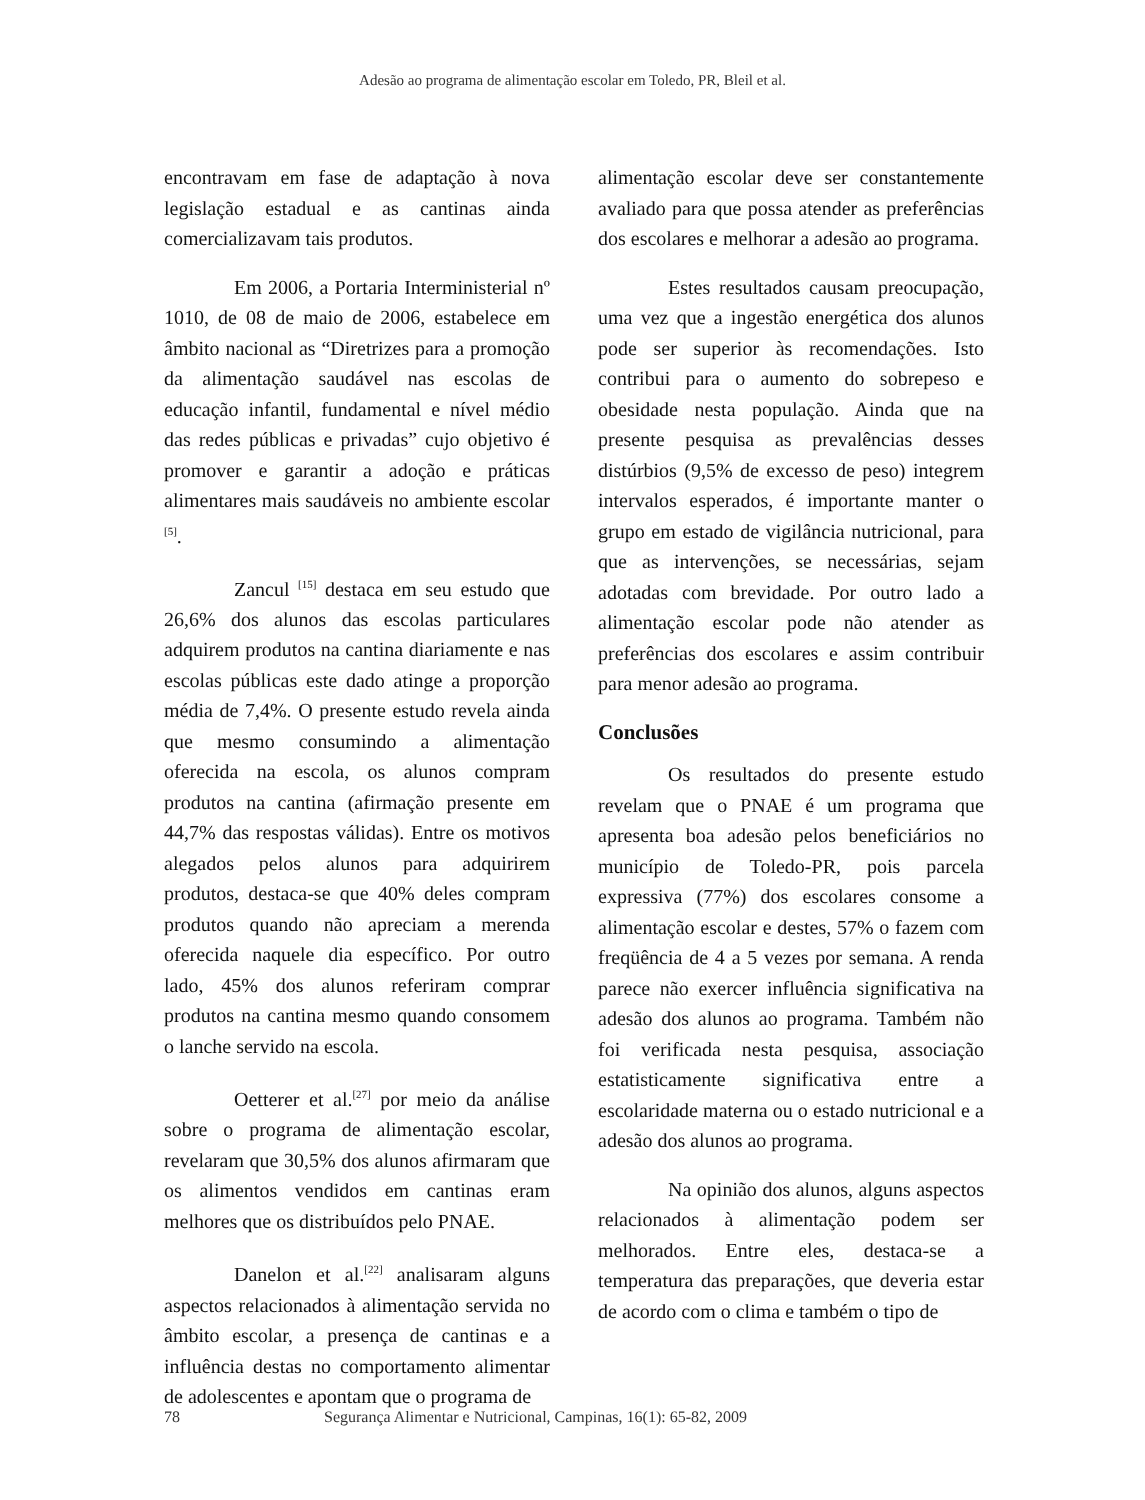Adesão ao programa de alimentação escolar em Toledo, PR, Bleil et al.
encontravam em fase de adaptação à nova legislação estadual e as cantinas ainda comercializavam tais produtos.
Em 2006, a Portaria Interministerial nº 1010, de 08 de maio de 2006, estabelece em âmbito nacional as “Diretrizes para a promoção da alimentação saudável nas escolas de educação infantil, fundamental e nível médio das redes públicas e privadas” cujo objetivo é promover e garantir a adoção e práticas alimentares mais saudáveis no ambiente escolar <sup>[5]</sup>.
Zancul <sup>[15]</sup> destaca em seu estudo que 26,6% dos alunos das escolas particulares adquirem produtos na cantina diariamente e nas escolas públicas este dado atinge a proporção média de 7,4%. O presente estudo revela ainda que mesmo consumindo a alimentação oferecida na escola, os alunos compram produtos na cantina (afirmação presente em 44,7% das respostas válidas). Entre os motivos alegados pelos alunos para adquirirem produtos, destaca-se que 40% deles compram produtos quando não apreciam a merenda oferecida naquele dia específico. Por outro lado, 45% dos alunos referiram comprar produtos na cantina mesmo quando consomem o lanche servido na escola.
Oetterer et al.<sup>[27]</sup> por meio da análise sobre o programa de alimentação escolar, revelaram que 30,5% dos alunos afirmaram que os alimentos vendidos em cantinas eram melhores que os distribuídos pelo PNAE.
Danelon et al.<sup>[22]</sup> analisaram alguns aspectos relacionados à alimentação servida no âmbito escolar, a presença de cantinas e a influência destas no comportamento alimentar de adolescentes e apontam que o programa de
alimentação escolar deve ser constantemente avaliado para que possa atender as preferências dos escolares e melhorar a adesão ao programa.
Estes resultados causam preocupação, uma vez que a ingestão energética dos alunos pode ser superior às recomendações. Isto contribui para o aumento do sobrepeso e obesidade nesta população. Ainda que na presente pesquisa as prevalências desses distúrbios (9,5% de excesso de peso) integrem intervalos esperados, é importante manter o grupo em estado de vigilância nutricional, para que as intervenções, se necessárias, sejam adotadas com brevidade. Por outro lado a alimentação escolar pode não atender as preferências dos escolares e assim contribuir para menor adesão ao programa.
Conclusões
Os resultados do presente estudo revelam que o PNAE é um programa que apresenta boa adesão pelos beneficiários no município de Toledo-PR, pois parcela expressiva (77%) dos escolares consome a alimentação escolar e destes, 57% o fazem com freqüência de 4 a 5 vezes por semana. A renda parece não exercer influência significativa na adesão dos alunos ao programa. Também não foi verificada nesta pesquisa, associação estatisticamente significativa entre a escolaridade materna ou o estado nutricional e a adesão dos alunos ao programa.
Na opinião dos alunos, alguns aspectos relacionados à alimentação podem ser melhorados. Entre eles, destaca-se a temperatura das preparações, que deveria estar de acordo com o clima e também o tipo de
78 Segurança Alimentar e Nutricional, Campinas, 16(1): 65-82, 2009